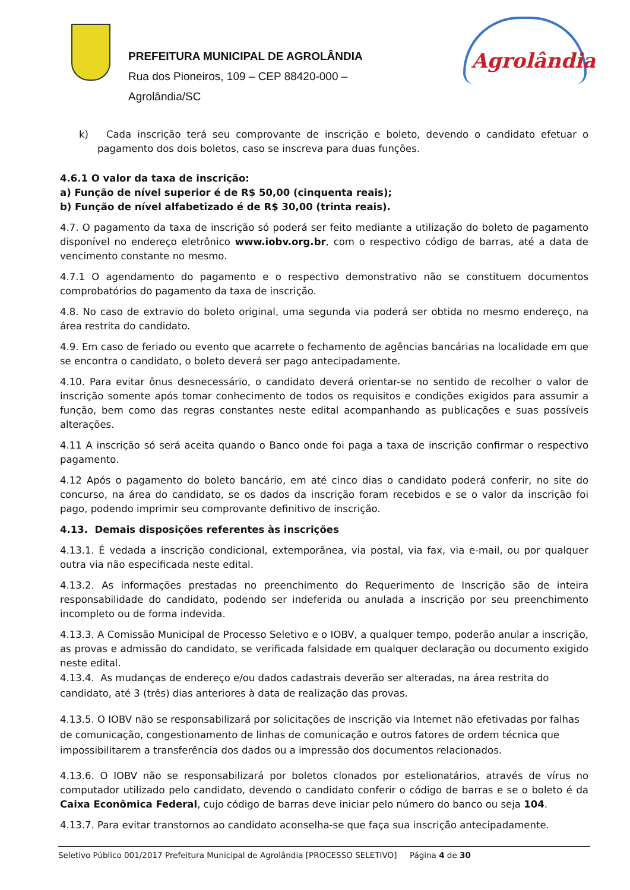PREFEITURA MUNICIPAL DE AGROLÂNDIA
Rua dos Pioneiros, 109 – CEP 88420-000 –
Agrolândia/SC
Agrolândia
k) Cada inscrição terá seu comprovante de inscrição e boleto, devendo o candidato efetuar o pagamento dos dois boletos, caso se inscreva para duas funções.
4.6.1 O valor da taxa de inscrição:
a) Função de nível superior é de R$ 50,00 (cinquenta reais);
b) Função de nível alfabetizado é de R$ 30,00 (trinta reais).
4.7. O pagamento da taxa de inscrição só poderá ser feito mediante a utilização do boleto de pagamento disponível no endereço eletrônico www.iobv.org.br, com o respectivo código de barras, até a data de vencimento constante no mesmo.
4.7.1 O agendamento do pagamento e o respectivo demonstrativo não se constituem documentos comprobatórios do pagamento da taxa de inscrição.
4.8. No caso de extravio do boleto original, uma segunda via poderá ser obtida no mesmo endereço, na área restrita do candidato.
4.9. Em caso de feriado ou evento que acarrete o fechamento de agências bancárias na localidade em que se encontra o candidato, o boleto deverá ser pago antecipadamente.
4.10. Para evitar ônus desnecessário, o candidato deverá orientar-se no sentido de recolher o valor de inscrição somente após tomar conhecimento de todos os requisitos e condições exigidos para assumir a função, bem como das regras constantes neste edital acompanhando as publicações e suas possíveis alterações.
4.11 A inscrição só será aceita quando o Banco onde foi paga a taxa de inscrição confirmar o respectivo pagamento.
4.12 Após o pagamento do boleto bancário, em até cinco dias o candidato poderá conferir, no site do concurso, na área do candidato, se os dados da inscrição foram recebidos e se o valor da inscrição foi pago, podendo imprimir seu comprovante definitivo de inscrição.
4.13. Demais disposições referentes às inscrições
4.13.1. É vedada a inscrição condicional, extemporânea, via postal, via fax, via e-mail, ou por qualquer outra via não especificada neste edital.
4.13.2. As informações prestadas no preenchimento do Requerimento de Inscrição são de inteira responsabilidade do candidato, podendo ser indeferida ou anulada a inscrição por seu preenchimento incompleto ou de forma indevida.
4.13.3. A Comissão Municipal de Processo Seletivo e o IOBV, a qualquer tempo, poderão anular a inscrição, as provas e admissão do candidato, se verificada falsidade em qualquer declaração ou documento exigido neste edital.
4.13.4. As mudanças de endereço e/ou dados cadastrais deverão ser alteradas, na área restrita do candidato, até 3 (três) dias anteriores à data de realização das provas.
4.13.5. O IOBV não se responsabilizará por solicitações de inscrição via Internet não efetivadas por falhas de comunicação, congestionamento de linhas de comunicação e outros fatores de ordem técnica que impossibilitarem a transferência dos dados ou a impressão dos documentos relacionados.
4.13.6. O IOBV não se responsabilizará por boletos clonados por estelionatários, através de vírus no computador utilizado pelo candidato, devendo o candidato conferir o código de barras e se o boleto é da Caixa Econômica Federal, cujo código de barras deve iniciar pelo número do banco ou seja 104.
4.13.7. Para evitar transtornos ao candidato aconselha-se que faça sua inscrição antecipadamente.
Seletivo Público 001/2017 Prefeitura Municipal de Agrolândia [PROCESSO SELETIVO] Página 4 de 30